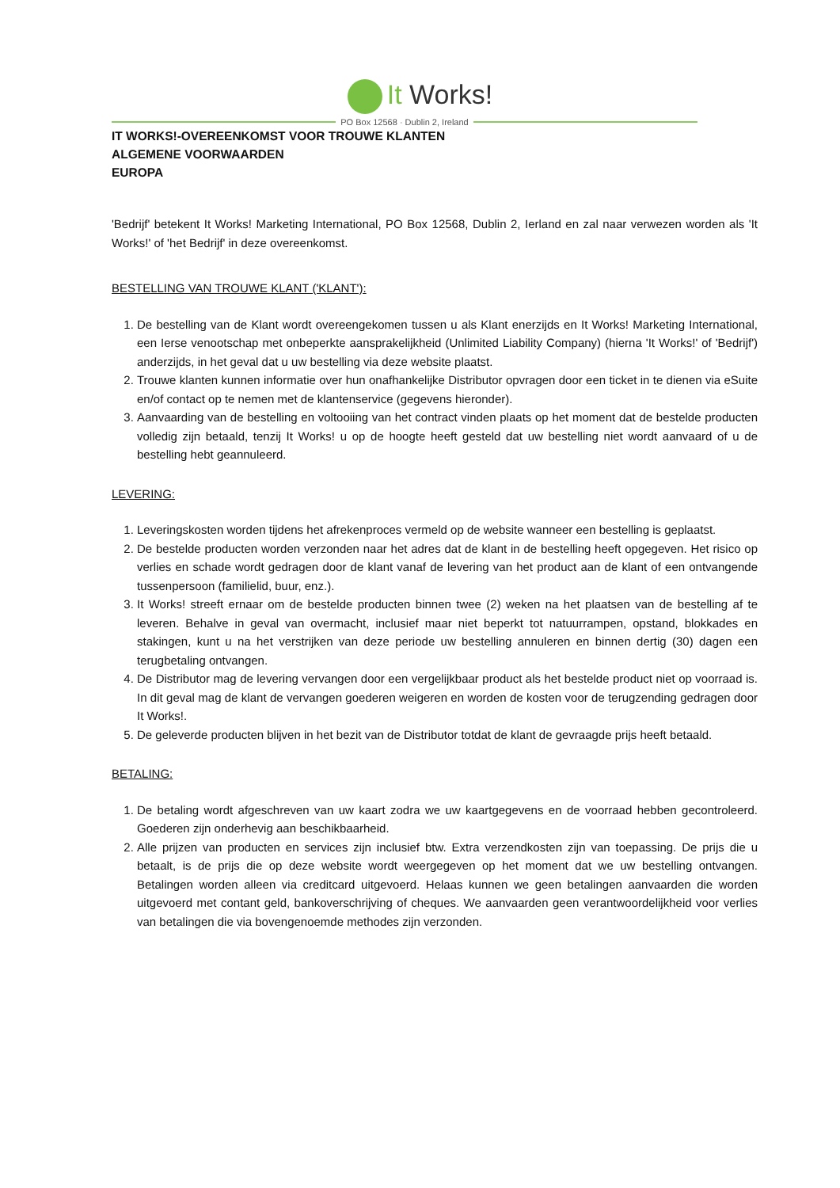It Works!
PO Box 12568 · Dublin 2, Ireland
IT WORKS!-OVEREENKOMST VOOR TROUWE KLANTEN
ALGEMENE VOORWAARDEN
EUROPA
'Bedrijf' betekent It Works! Marketing International, PO Box 12568, Dublin 2, Ierland en zal naar verwezen worden als 'It Works!' of 'het Bedrijf' in deze overeenkomst.
BESTELLING VAN TROUWE KLANT ('KLANT'):
1. De bestelling van de Klant wordt overeengekomen tussen u als Klant enerzijds en It Works! Marketing International, een Ierse venootschap met onbeperkte aansprakelijkheid (Unlimited Liability Company) (hierna 'It Works!' of 'Bedrijf') anderzijds, in het geval dat u uw bestelling via deze website plaatst.
2. Trouwe klanten kunnen informatie over hun onafhankelijke Distributor opvragen door een ticket in te dienen via eSuite en/of contact op te nemen met de klantenservice (gegevens hieronder).
3. Aanvaarding van de bestelling en voltooiing van het contract vinden plaats op het moment dat de bestelde producten volledig zijn betaald, tenzij It Works! u op de hoogte heeft gesteld dat uw bestelling niet wordt aanvaard of u de bestelling hebt geannuleerd.
LEVERING:
1. Leveringskosten worden tijdens het afrekenproces vermeld op de website wanneer een bestelling is geplaatst.
2. De bestelde producten worden verzonden naar het adres dat de klant in de bestelling heeft opgegeven. Het risico op verlies en schade wordt gedragen door de klant vanaf de levering van het product aan de klant of een ontvangende tussenpersoon (familielid, buur, enz.).
3. It Works! streeft ernaar om de bestelde producten binnen twee (2) weken na het plaatsen van de bestelling af te leveren. Behalve in geval van overmacht, inclusief maar niet beperkt tot natuurrampen, opstand, blokkades en stakingen, kunt u na het verstrijken van deze periode uw bestelling annuleren en binnen dertig (30) dagen een terugbetaling ontvangen.
4. De Distributor mag de levering vervangen door een vergelijkbaar product als het bestelde product niet op voorraad is. In dit geval mag de klant de vervangen goederen weigeren en worden de kosten voor de terugzending gedragen door It Works!.
5. De geleverde producten blijven in het bezit van de Distributor totdat de klant de gevraagde prijs heeft betaald.
BETALING:
1. De betaling wordt afgeschreven van uw kaart zodra we uw kaartgegevens en de voorraad hebben gecontroleerd. Goederen zijn onderhevig aan beschikbaarheid.
2. Alle prijzen van producten en services zijn inclusief btw. Extra verzendkosten zijn van toepassing. De prijs die u betaalt, is de prijs die op deze website wordt weergegeven op het moment dat we uw bestelling ontvangen. Betalingen worden alleen via creditcard uitgevoerd. Helaas kunnen we geen betalingen aanvaarden die worden uitgevoerd met contant geld, bankoverschrijving of cheques. We aanvaarden geen verantwoordelijkheid voor verlies van betalingen die via bovengenoemde methodes zijn verzonden.